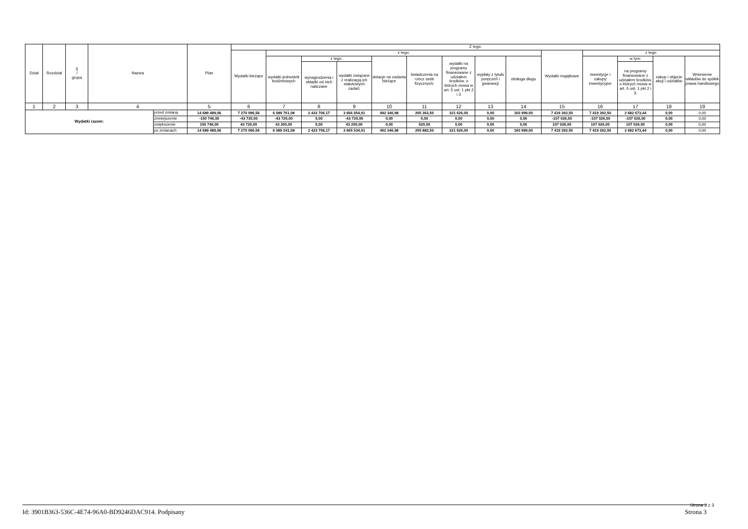| Dział | Rozdział | § / grupa | Nazwa | | Plan | Z tego: | | | | | | | | | | | | | |
| --- | --- | --- | --- | --- | --- | --- | --- | --- | --- | --- | --- | --- | --- | --- | --- | --- | --- | --- | --- |
| | | | | | | Wydatki bieżące | z tego: | | | | | | | | Wydatki majątkowe | z tego: | | | |
| | | | | | | | wydatki jednostek budżetowych | z tego: | | dotacje na zadania bieżące | świadczenia na rzecz osób fizycznych; | wydatki na programy finansowane z udziałem środków, o których mowa w art. 5 ust. 1 pkt 2 i 3 | wypłaty z tytułu poręczeń i gwarancji | obsługa długu | | inwestycje i zakupy inwestycyjne | w tym: | zakup i objęcie akcji i udziałów | Wniesienie wkładów do spółek prawa handlowego |
| | | | | | | | | wynagrodzenia i składki od nich naliczane | wydatki związane z realizacją ich statutowych zadań; | | | | | | | | na programy finansowane z udziałem środków, o których mowa w art. 5 ust. 1 pkt 2 i 3, | | |
| 1 | 2 | 3 | 4 | | 5 | 6 | 7 | 8 | 9 | 10 | 11 | 12 | 13 | 14 | 15 | 16 | 17 | 18 | 19 |
| Wydatki razem: | | | | przed zmianą | 14 689 489,06 | 7 270 096,56 | 6 089 761,08 | 2 423 706,17 | 3 666 054,91 | 492 346,98 | 205 363,50 | 321 626,00 | 0,00 | 160 999,00 | 7 419 392,50 | 7 419 392,50 | 2 682 673,44 | 0,00 | 0,00 |
| | | | | zmniejszenie | -150 746,00 | -43 720,00 | -43 720,00 | 0,00 | -43 720,00 | 0,00 | 0,00 | 0,00 | 0,00 | 0,00 | -107 026,00 | -107 026,00 | -107 026,00 | 0,00 | 0,00 |
| | | | | zwiększenie | 150 746,00 | 43 720,00 | 43 200,00 | 0,00 | 43 200,00 | 0,00 | 520,00 | 0,00 | 0,00 | 0,00 | 107 026,00 | 107 026,00 | 107 026,00 | 0,00 | 0,00 |
| | | | | po zmianach | 14 689 489,06 | 7 270 096,56 | 6 089 241,08 | 2 423 706,17 | 3 665 534,91 | 492 346,98 | 205 883,50 | 321 626,00 | 0,00 | 160 999,00 | 7 419 392,50 | 7 419 392,50 | 2 682 673,44 | 0,00 | 0,00 |
Strona 3 z 3 Id: 3901B363-536C-4E74-96A0-BD9246DAC914. Podpisany Strona 3